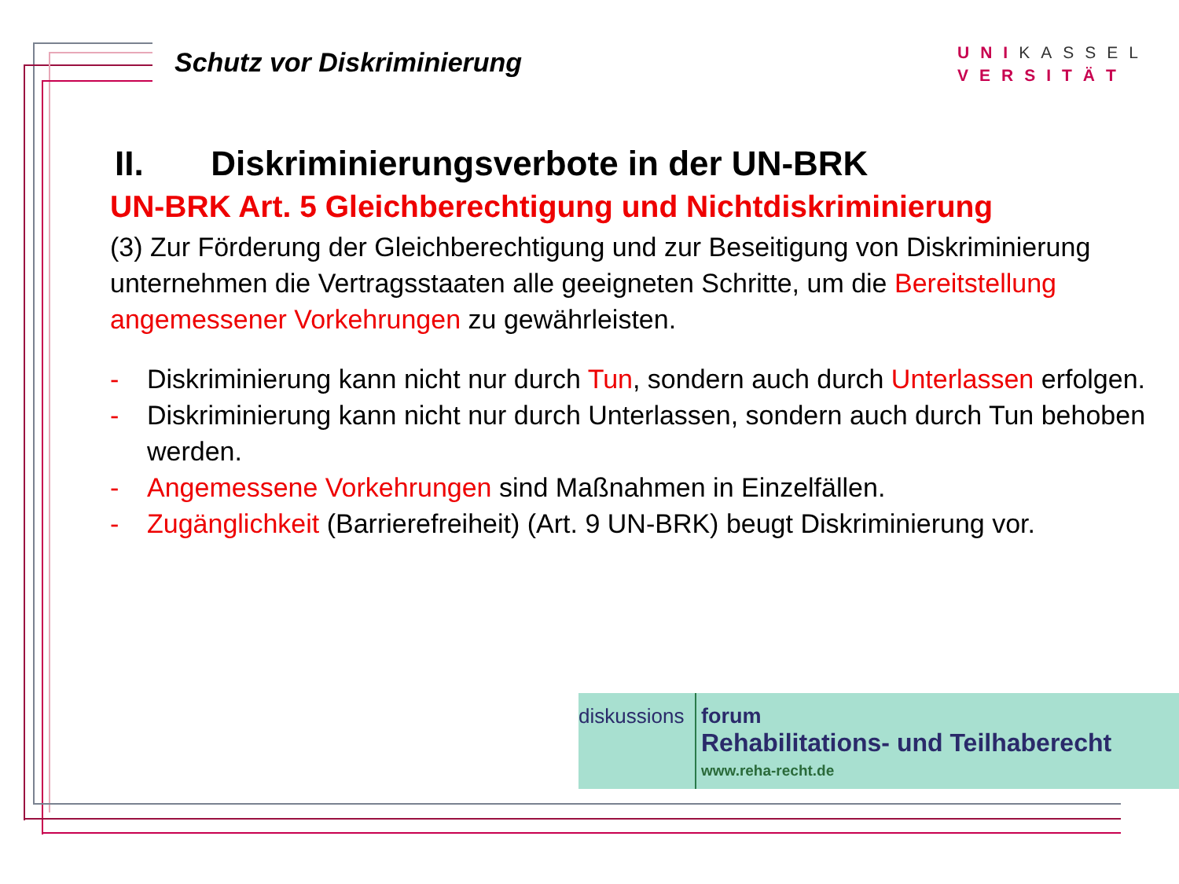Schutz vor Diskriminierung
UNIKASSEL
VERSITÄT
II. Diskriminierungsverbote in der UN-BRK
UN-BRK Art. 5 Gleichberechtigung und Nichtdiskriminierung
(3) Zur Förderung der Gleichberechtigung und zur Beseitigung von Diskriminierung unternehmen die Vertragsstaaten alle geeigneten Schritte, um die Bereitstellung angemessener Vorkehrungen zu gewährleisten.
- Diskriminierung kann nicht nur durch Tun, sondern auch durch Unterlassen erfolgen.
- Diskriminierung kann nicht nur durch Unterlassen, sondern auch durch Tun behoben werden.
- Angemessene Vorkehrungen sind Maßnahmen in Einzelfällen.
- Zugänglichkeit (Barrierefreiheit) (Art. 9 UN-BRK) beugt Diskriminierung vor.
diskussions
forum
Rehabilitations- und Teilhaberecht
www.reha-recht.de